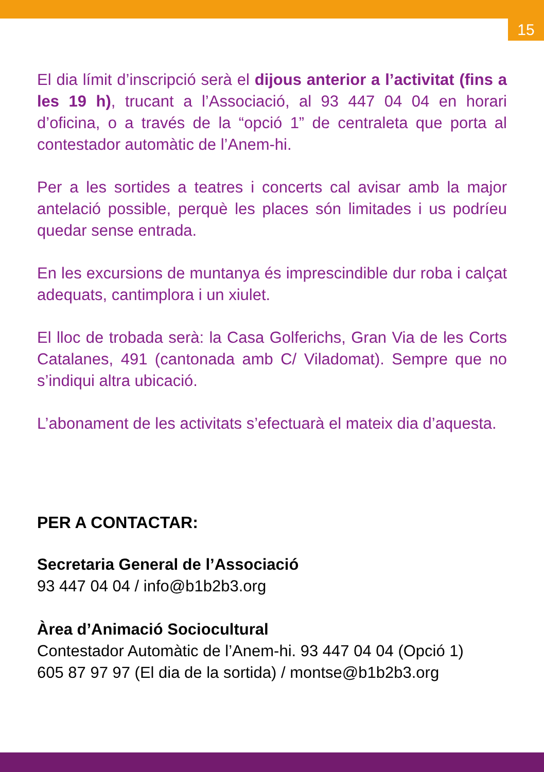15
El dia límit d’inscripció serà el dijous anterior a l’activitat (fins a les 19 h), trucant a l’Associació, al 93 447 04 04 en horari d’oficina, o a través de la “opció 1” de centraleta que porta al contestador automàtic de l’Anem-hi.
Per a les sortides a teatres i concerts cal avisar amb la major antelació possible, perquè les places són limitades i us podríeu quedar sense entrada.
En les excursions de muntanya és imprescindible dur roba i calçat adequats, cantimplora i un xiulet.
El lloc de trobada serà: la Casa Golferichs, Gran Via de les Corts Catalanes, 491 (cantonada amb C/ Viladomat). Sempre que no s’indiqui altra ubicació.
L’abonament de les activitats s’efectuarà el mateix dia d’aquesta.
PER A CONTACTAR:
Secretaria General de l’Associació
93 447 04 04 / info@b1b2b3.org
Àrea d’Animació Sociocultural
Contestador Automàtic de l’Anem-hi. 93 447 04 04 (Opció 1)
605 87 97 97 (El dia de la sortida) / montse@b1b2b3.org